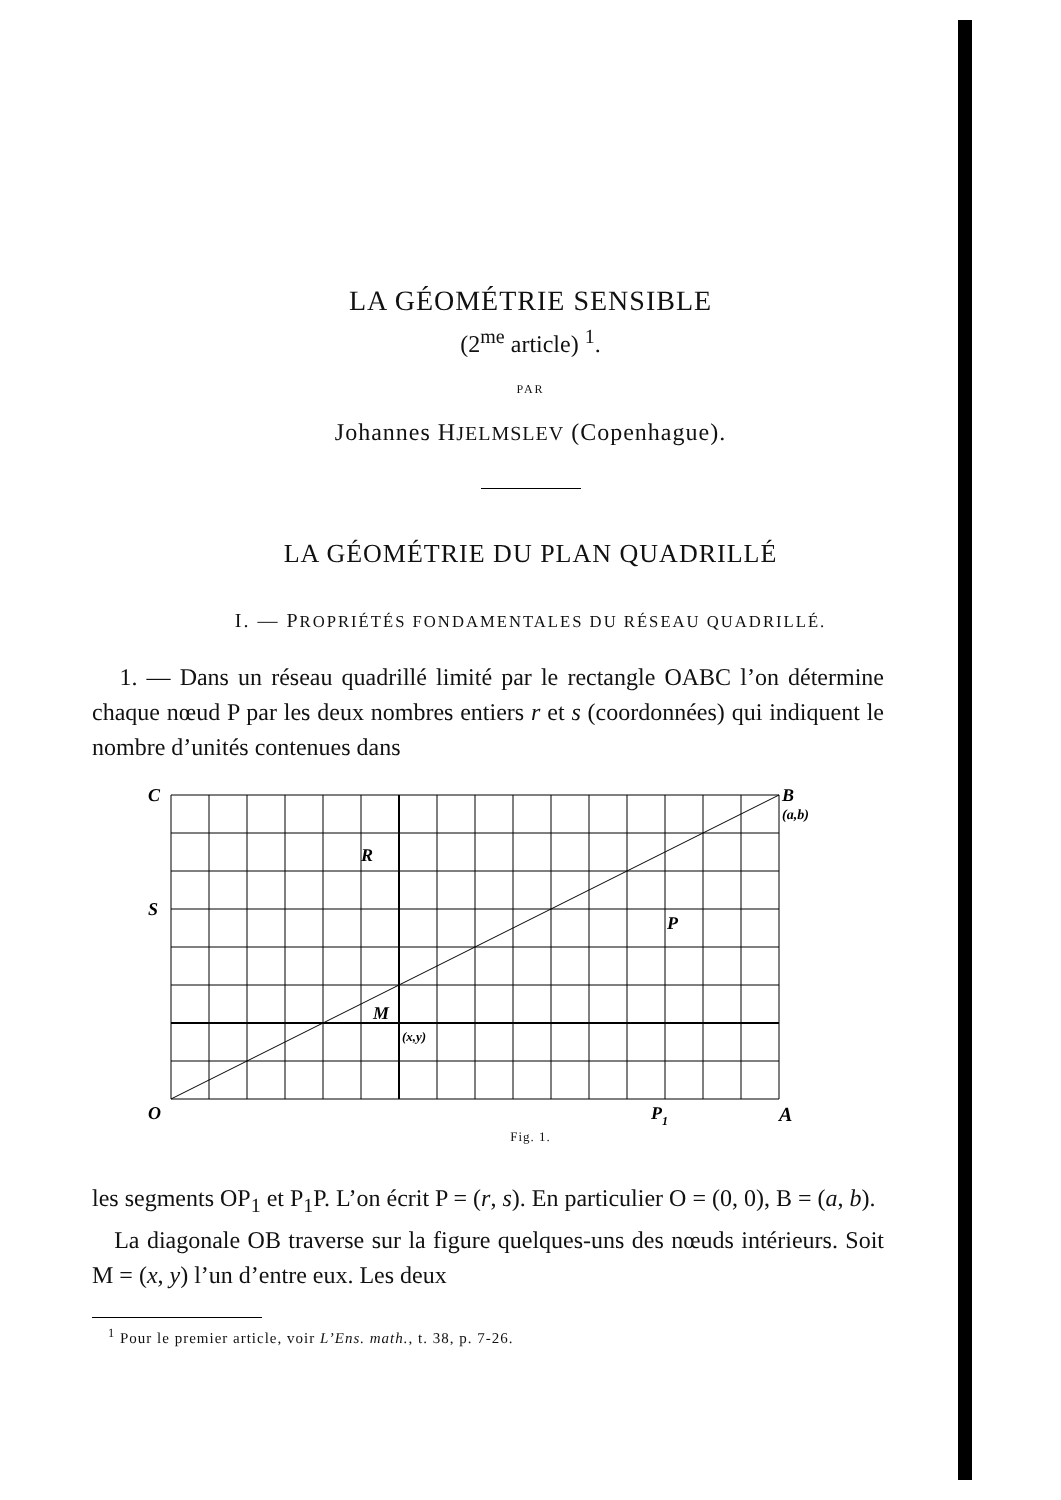LA GÉOMÉTRIE SENSIBLE
(2<sup>me</sup> article) <sup>1</sup>.
PAR
Johannes HJELMSLEV (Copenhague).
LA GÉOMÉTRIE DU PLAN QUADRILLÉ
I. — PROPRIÉTÉS FONDAMENTALES DU RÉSEAU QUADRILLÉ.
1. — Dans un réseau quadrillé limité par le rectangle OABC l’on détermine chaque nœud P par les deux nombres entiers r et s (coordonnées) qui indiquent le nombre d’unités contenues dans
C
B
(a,b)
R
S
P
M
(x,y)
O
P1
A
Fig. 1.
les segments OP<sub>1</sub> et P<sub>1</sub>P. L’on écrit P = (r, s). En particulier O = (0, 0), B = (a, b).
La diagonale OB traverse sur la figure quelques-uns des nœuds intérieurs. Soit M = (x, y) l’un d’entre eux. Les deux
<sup>1</sup> Pour le premier article, voir L’Ens. math., t. 38, p. 7-26.